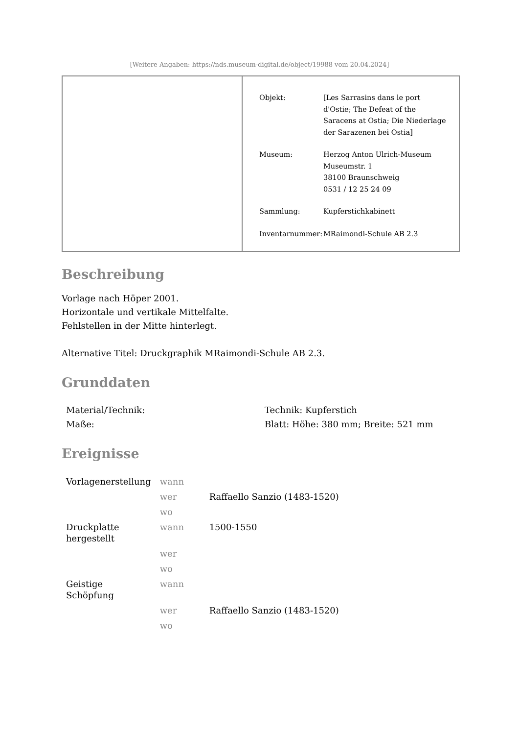[Weitere Angaben: https://nds.museum-digital.de/object/19988 vom 20.04.2024]
| Objekt: | [Les Sarrasins dans le port d'Ostie; The Defeat of the Saracens at Ostia; Die Niederlage der Sarazenen bei Ostia] |
| Museum: | Herzog Anton Ulrich-Museum Museumstr. 1 38100 Braunschweig 0531 / 12 25 24 09 |
| Sammlung: | Kupferstichkabinett |
| Inventarnummer: | MRaimondi-Schule AB 2.3 |
Beschreibung
Vorlage nach Höper 2001.
Horizontale und vertikale Mittelfalte.
Fehlstellen in der Mitte hinterlegt.
Alternative Titel: Druckgraphik MRaimondi-Schule AB 2.3.
Grunddaten
| Material/Technik: | Technik: Kupferstich |
| Maße: | Blatt: Höhe: 380 mm; Breite: 521 mm |
Ereignisse
| Vorlagenerstellung | wann | |
| | wer | Raffaello Sanzio (1483-1520) |
| | wo | |
| Druckplatte hergestellt | wann | 1500-1550 |
| | wer | |
| | wo | |
| Geistige Schöpfung | wann | |
| | wer | Raffaello Sanzio (1483-1520) |
| | wo | |